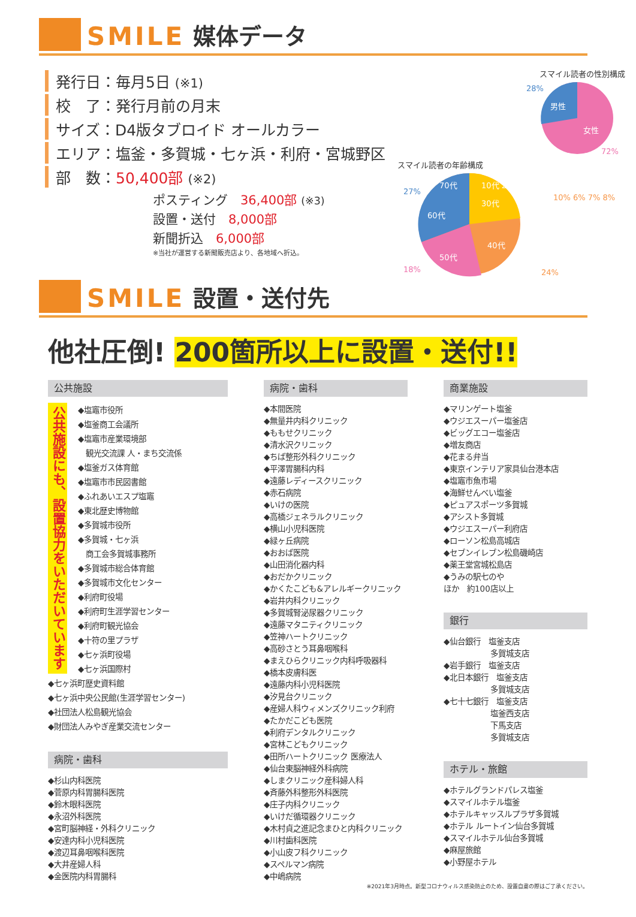SMILE 媒体データ
発行日：毎月5日 (※1)
校　了：発行月前の月末
サイズ：D4版タブロイド オールカラー
エリア：塩釜・多賀城・七ヶ浜・利府・宮城野区
部　数：50,400部 (※2)
ポスティング　36,400部 (※3)
設置・送付　8,000部
新聞折込　6,000部
※当社が運営する新聞販売店より、各地域へ折込。
スマイル読者の性別構成
男性
女性
28%
72%
スマイル読者の年齢構成
60代
50代
40代
30代
10代 20代
70代
27%
10% 6% 7% 8%
18%
24%
SMILE 設置・送付先
他社圧倒! 200箇所以上に設置・送付!!
公共施設
公共施設にも、設置協力をいただいています
◆塩竈市役所
◆塩釜商工会議所
◆塩竈市産業環境部
　観光交流課 人・まち交流係
◆塩釜ガス体育館
◆塩竈市市民図書館
◆ふれあいエスプ塩竈
◆東北歴史博物館
◆多賀城市役所
◆多賀城・七ヶ浜
　商工会多賀城事務所
◆多賀城市総合体育館
◆多賀城市文化センター
◆利府町役場
◆利府町生涯学習センター
◆利府町観光協会
◆十符の里プラザ
◆七ヶ浜町役場
◆七ヶ浜国際村
◆七ヶ浜町歴史資料館
◆七ヶ浜中央公民館(生涯学習センター)
◆社団法人松島観光協会
◆財団法人みやぎ産業交流センター
病院・歯科
◆杉山内科医院
◆菅原内科胃腸科医院
◆鈴木眼科医院
◆永沼外科医院
◆宮町脳神経・外科クリニック
◆安達内科小児科医院
◆渡辺耳鼻咽喉科医院
◆大井産婦人科
◆金医院内科胃腸科
病院・歯科
◆本間医院
◆無量井内科クリニック
◆ももせクリニック
◆清水沢クリニック
◆ちば整形外科クリニック
◆平澤胃腸科内科
◆遠藤レディースクリニック
◆赤石病院
◆いけの医院
◆高橋ジェネラルクリニック
◆横山小児科医院
◆緑ヶ丘病院
◆おおば医院
◆山田消化器内科
◆おだかクリニック
◆かくたこども&アレルギークリニック
◆岩井内科クリニック
◆多賀城腎泌尿器クリニック
◆遠藤マタニティクリニック
◆笠神ハートクリニック
◆高砂さとう耳鼻咽喉科
◆まえひらクリニック内科呼吸器科
◆橋本皮膚科医
◆遠藤内科小児科医院
◆汐見台クリニック
◆産婦人科ウィメンズクリニック利府
◆たかだこども医院
◆利府デンタルクリニック
◆宮林こどもクリニック
◆田所ハートクリニック 医療法人
◆仙台東脳神経外科病院
◆しまクリニック産科婦人科
◆斉藤外科整形外科医院
◆庄子内科クリニック
◆いけだ循環器クリニック
◆木村貞之進記念まひと内科クリニック
◆川村歯科医院
◆小山皮フ科クリニック
◆スペルマン病院
◆中嶋病院
商業施設
◆マリンゲート塩釜
◆ウジエスーパー塩釜店
◆ビッグエコー塩釜店
◆増友商店
◆花まる弁当
◆東京インテリア家具仙台港本店
◆塩竈市魚市場
◆海鮮せんべい塩釜
◆ピュアスポーツ多賀城
◆アシスト多賀城
◆ウジエスーパー利府店
◆ローソン松島高城店
◆セブンイレブン松島磯崎店
◆薬王堂宮城松島店
◆うみの駅七のや
ほか　約100店以上
銀行
◆仙台銀行　塩釜支店
　　　　　　多賀城支店
◆岩手銀行　塩釜支店
◆北日本銀行　塩釜支店
　　　　　　多賀城支店
◆七十七銀行　塩釜支店
　　　　　　塩釜西支店
　　　　　　下馬支店
　　　　　　多賀城支店
ホテル・旅館
◆ホテルグランドパレス塩釜
◆スマイルホテル塩釜
◆ホテルキャッスルプラザ多賀城
◆ホテル ルートイン仙台多賀城
◆スマイルホテル仙台多賀城
◆麻屋旅館
◆小野屋ホテル
※2021年3月時点。新型コロナウィルス感染防止のため、設置自粛の際はご了承ください。